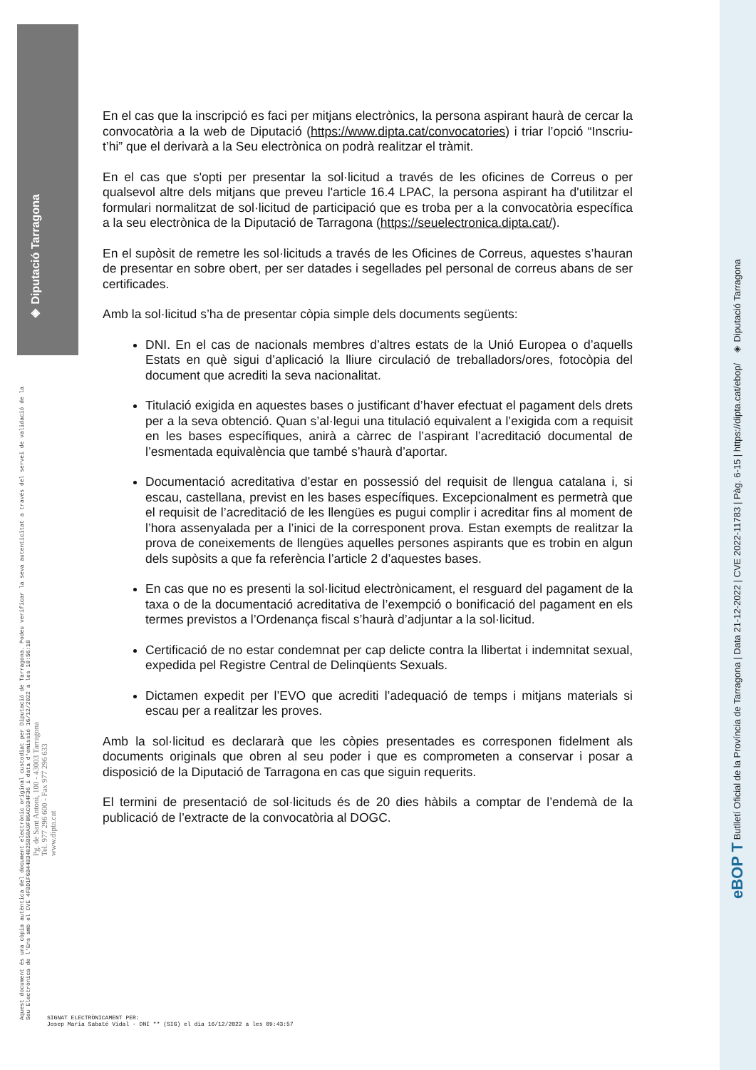◈ Diputació Tarragona
Aquest document és una còpia autèntica del document electrònic original custodiat per Diputació de Tarragona. Podeu verificar la seva autenticitat a través del servei de validació de la Seu Electrònica de l'Ens amb el CVE 4FBD1F6B44B34025B50A9F86AC934F36 i data d'emissió 16/12/2022 a les 10:56:18
Pg. de Sant Antoni, 100 - 43003 Tarragona
Tel. 977 296 600 - Fax 977 296 633
www.dipta.cat
En el cas que la inscripció es faci per mitjans electrònics, la persona aspirant haurà de cercar la convocatòria a la web de Diputació (https://www.dipta.cat/convocatories) i triar l’opció “Inscriu-t’hi” que el derivarà a la Seu electrònica on podrà realitzar el tràmit.
En el cas que s'opti per presentar la sol·licitud a través de les oficines de Correus o per qualsevol altre dels mitjans que preveu l'article 16.4 LPAC, la persona aspirant ha d'utilitzar el formulari normalitzat de sol·licitud de participació que es troba per a la convocatòria específica a la seu electrònica de la Diputació de Tarragona (https://seuelectronica.dipta.cat/).
En el supòsit de remetre les sol·licituds a través de les Oficines de Correus, aquestes s’hauran de presentar en sobre obert, per ser datades i segellades pel personal de correus abans de ser certificades.
Amb la sol·licitud s’ha de presentar còpia simple dels documents següents:
DNI. En el cas de nacionals membres d’altres estats de la Unió Europea o d’aquells Estats en què sigui d’aplicació la lliure circulació de treballadors/ores, fotocòpia del document que acrediti la seva nacionalitat.
Titulació exigida en aquestes bases o justificant d’haver efectuat el pagament dels drets per a la seva obtenció. Quan s’al·legui una titulació equivalent a l’exigida com a requisit en les bases específiques, anirà a càrrec de l’aspirant l’acreditació documental de l’esmentada equivalència que també s’haurà d’aportar.
Documentació acreditativa d’estar en possessió del requisit de llengua catalana i, si escau, castellana, previst en les bases específiques. Excepcionalment es permetrà que el requisit de l’acreditació de les llengües es pugui complir i acreditar fins al moment de l’hora assenyalada per a l’inici de la corresponent prova. Estan exempts de realitzar la prova de coneixements de llengües aquelles persones aspirants que es trobin en algun dels supòsits a que fa referència l’article 2 d’aquestes bases.
En cas que no es presenti la sol·licitud electrònicament, el resguard del pagament de la taxa o de la documentació acreditativa de l’exempció o bonificació del pagament en els termes previstos a l’Ordenança fiscal s’haurà d’adjuntar a la sol·licitud.
Certificació de no estar condemnat per cap delicte contra la llibertat i indemnitat sexual, expedida pel Registre Central de Delinqüents Sexuals.
Dictamen expedit per l’EVO que acrediti l’adequació de temps i mitjans materials si escau per a realitzar les proves.
Amb la sol·licitud es declararà que les còpies presentades es corresponen fidelment als documents originals que obren al seu poder i que es comprometen a conservar i posar a disposició de la Diputació de Tarragona en cas que siguin requerits.
El termini de presentació de sol·licituds és de 20 dies hàbils a comptar de l’endemà de la publicació de l’extracte de la convocatòria al DOGC.
SIGNAT ELECTRÒNICAMENT PER:
Josep Maria Sabaté Vidal - DNI ** (SIG) el dia 16/12/2022 a les 09:43:57
eBOP T Butlletí Oficial de la Província de Tarragona | Data 21-12-2022 | CVE 2022-11783 | Pàg. 6-15 | https://dipta.cat/ebop/ ◈ Diputació Tarragona